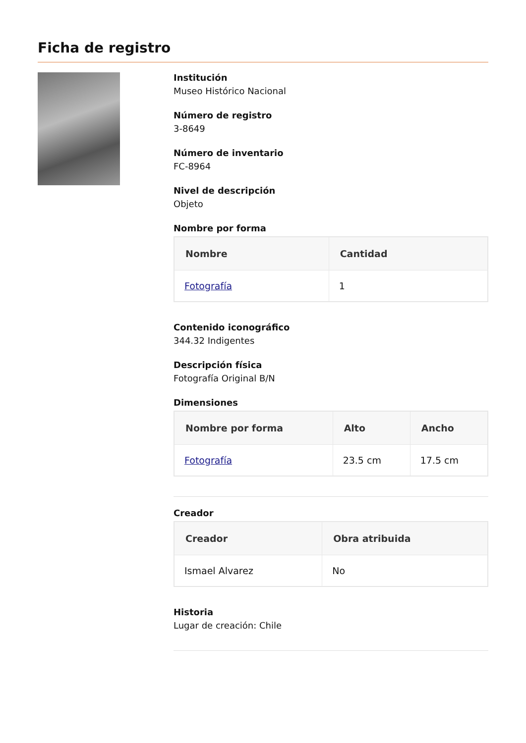Ficha de registro
Institución
Museo Histórico Nacional
Número de registro
3-8649
Número de inventario
FC-8964
Nivel de descripción
Objeto
Nombre por forma
| Nombre | Cantidad |
| --- | --- |
| Fotografía | 1 |
Contenido iconográfico
344.32 Indigentes
Descripción física
Fotografía Original B/N
Dimensiones
| Nombre por forma | Alto | Ancho |
| --- | --- | --- |
| Fotografía | 23.5 cm | 17.5 cm |
Creador
| Creador | Obra atribuida |
| --- | --- |
| Ismael Alvarez | No |
Historia
Lugar de creación: Chile